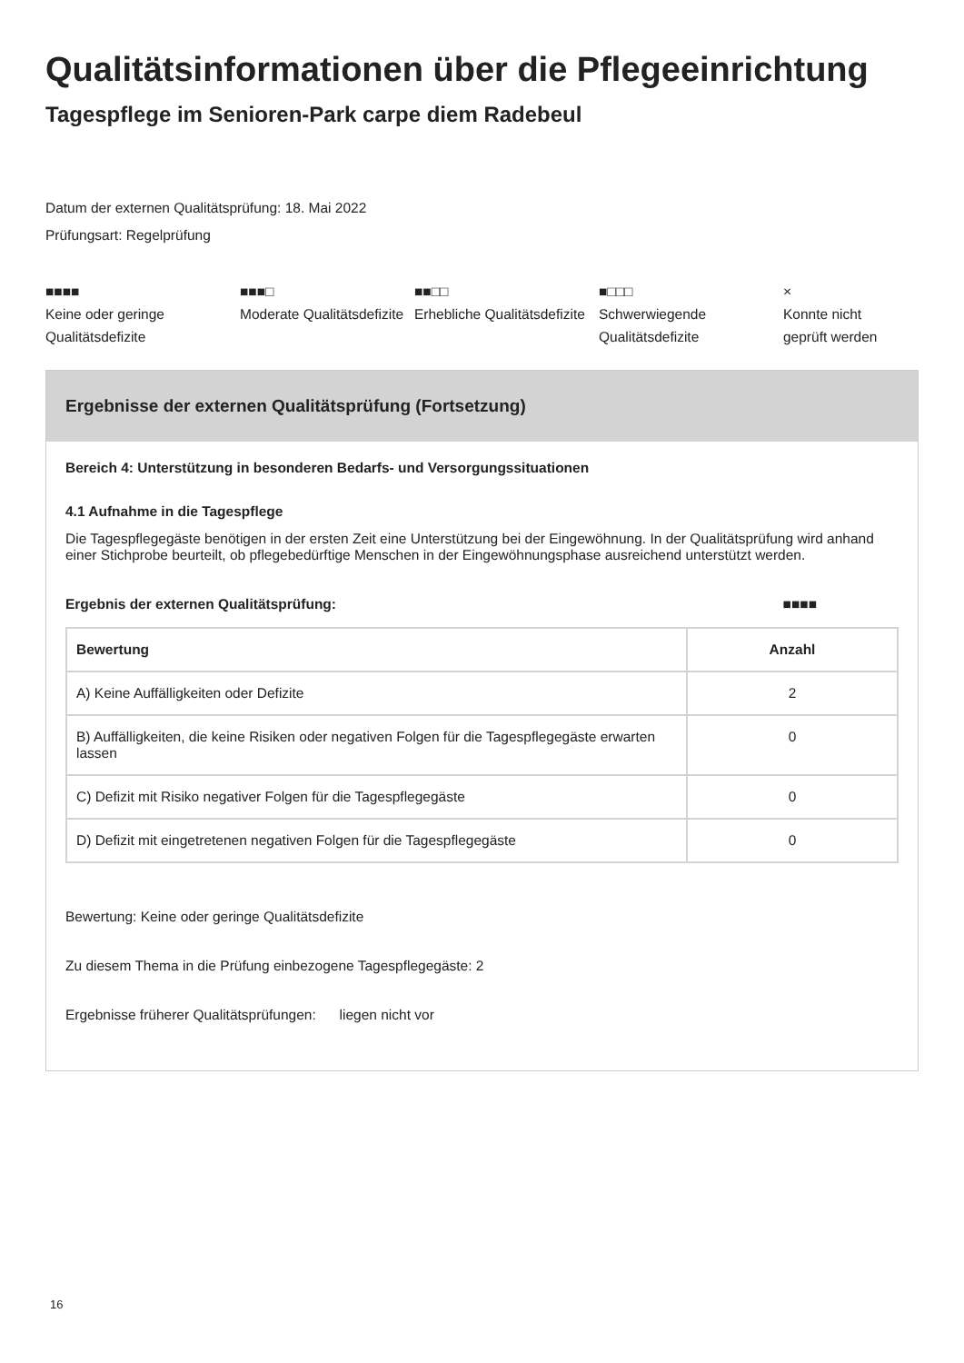Qualitätsinformationen über die Pflegeeinrichtung
Tagespflege im Senioren-Park carpe diem Radebeul
Datum der externen Qualitätsprüfung: 18. Mai 2022
Prüfungsart: Regelprüfung
■■■■
Keine oder geringe Qualitätsdefizite
■■■□
Moderate Qualitätsdefizite
■■□□
Erhebliche Qualitätsdefizite
■□□□
Schwerwiegende Qualitätsdefizite
×
Konnte nicht geprüft werden
Ergebnisse der externen Qualitätsprüfung (Fortsetzung)
Bereich 4: Unterstützung in besonderen Bedarfs- und Versorgungssituationen
4.1 Aufnahme in die Tagespflege
Die Tagespflegegäste benötigen in der ersten Zeit eine Unterstützung bei der Eingewöhnung. In der Qualitätsprüfung wird anhand einer Stichprobe beurteilt, ob pflegebedürftige Menschen in der Eingewöhnungsphase ausreichend unterstützt werden.
Ergebnis der externen Qualitätsprüfung: ■■■■
| Bewertung | Anzahl |
| --- | --- |
| A) Keine Auffälligkeiten oder Defizite | 2 |
| B) Auffälligkeiten, die keine Risiken oder negativen Folgen für die Tagespflegegäste erwarten lassen | 0 |
| C) Defizit mit Risiko negativer Folgen für die Tagespflegegäste | 0 |
| D) Defizit mit eingetretenen negativen Folgen für die Tagespflegegäste | 0 |
Bewertung: Keine oder geringe Qualitätsdefizite
Zu diesem Thema in die Prüfung einbezogene Tagespflegegäste: 2
Ergebnisse früherer Qualitätsprüfungen: liegen nicht vor
16